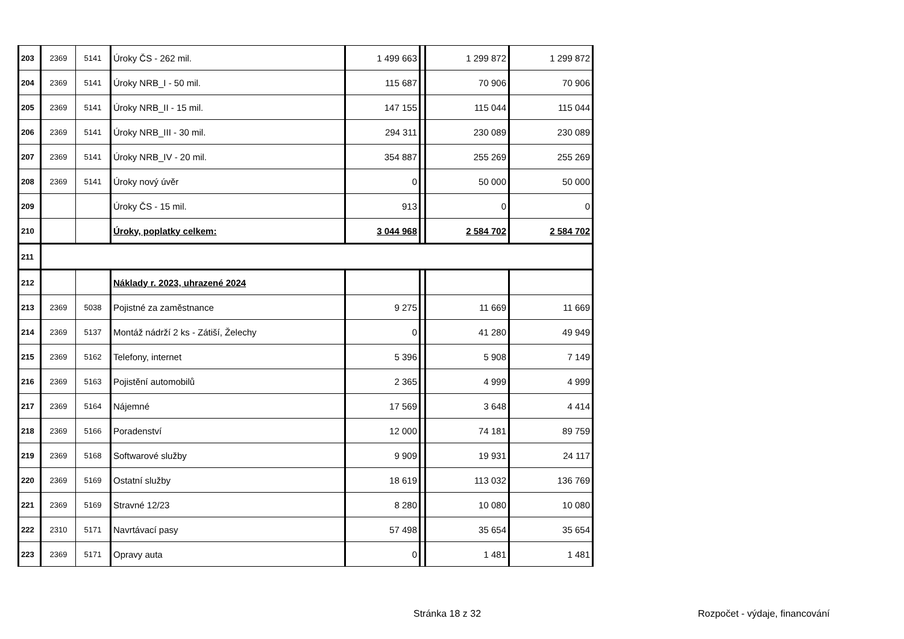| 203 | 2369 | 5141 | Úroky ČS - 262 mil. | 1 499 663 | | 1 299 872 | 1 299 872 |
| 204 | 2369 | 5141 | Úroky NRB_I - 50 mil. | 115 687 | | 70 906 | 70 906 |
| 205 | 2369 | 5141 | Úroky NRB_II - 15 mil. | 147 155 | | 115 044 | 115 044 |
| 206 | 2369 | 5141 | Úroky NRB_III - 30 mil. | 294 311 | | 230 089 | 230 089 |
| 207 | 2369 | 5141 | Úroky NRB_IV - 20 mil. | 354 887 | | 255 269 | 255 269 |
| 208 | 2369 | 5141 | Úroky nový úvěr | 0 | | 50 000 | 50 000 |
| 209 | | | Úroky ČS - 15 mil. | 913 | | 0 | 0 |
| 210 | | | Úroky, poplatky celkem: | 3 044 968 | | 2 584 702 | 2 584 702 |
| 211 | | | | | | | |
| 212 | | | Náklady r. 2023, uhrazené 2024 | | | | |
| 213 | 2369 | 5038 | Pojistné za zaměstnance | 9 275 | | 11 669 | 11 669 |
| 214 | 2369 | 5137 | Montáž nádrží 2 ks - Zátiší, Želechy | 0 | | 41 280 | 49 949 |
| 215 | 2369 | 5162 | Telefony, internet | 5 396 | | 5 908 | 7 149 |
| 216 | 2369 | 5163 | Pojistění automobilů | 2 365 | | 4 999 | 4 999 |
| 217 | 2369 | 5164 | Nájemné | 17 569 | | 3 648 | 4 414 |
| 218 | 2369 | 5166 | Poradenství | 12 000 | | 74 181 | 89 759 |
| 219 | 2369 | 5168 | Softwarové služby | 9 909 | | 19 931 | 24 117 |
| 220 | 2369 | 5169 | Ostatní služby | 18 619 | | 113 032 | 136 769 |
| 221 | 2369 | 5169 | Stravné 12/23 | 8 280 | | 10 080 | 10 080 |
| 222 | 2310 | 5171 | Navrtávací pasy | 57 498 | | 35 654 | 35 654 |
| 223 | 2369 | 5171 | Opravy auta | 0 | | 1 481 | 1 481 |
Stránka 18 z 32 Rozpočet - výdaje, financování